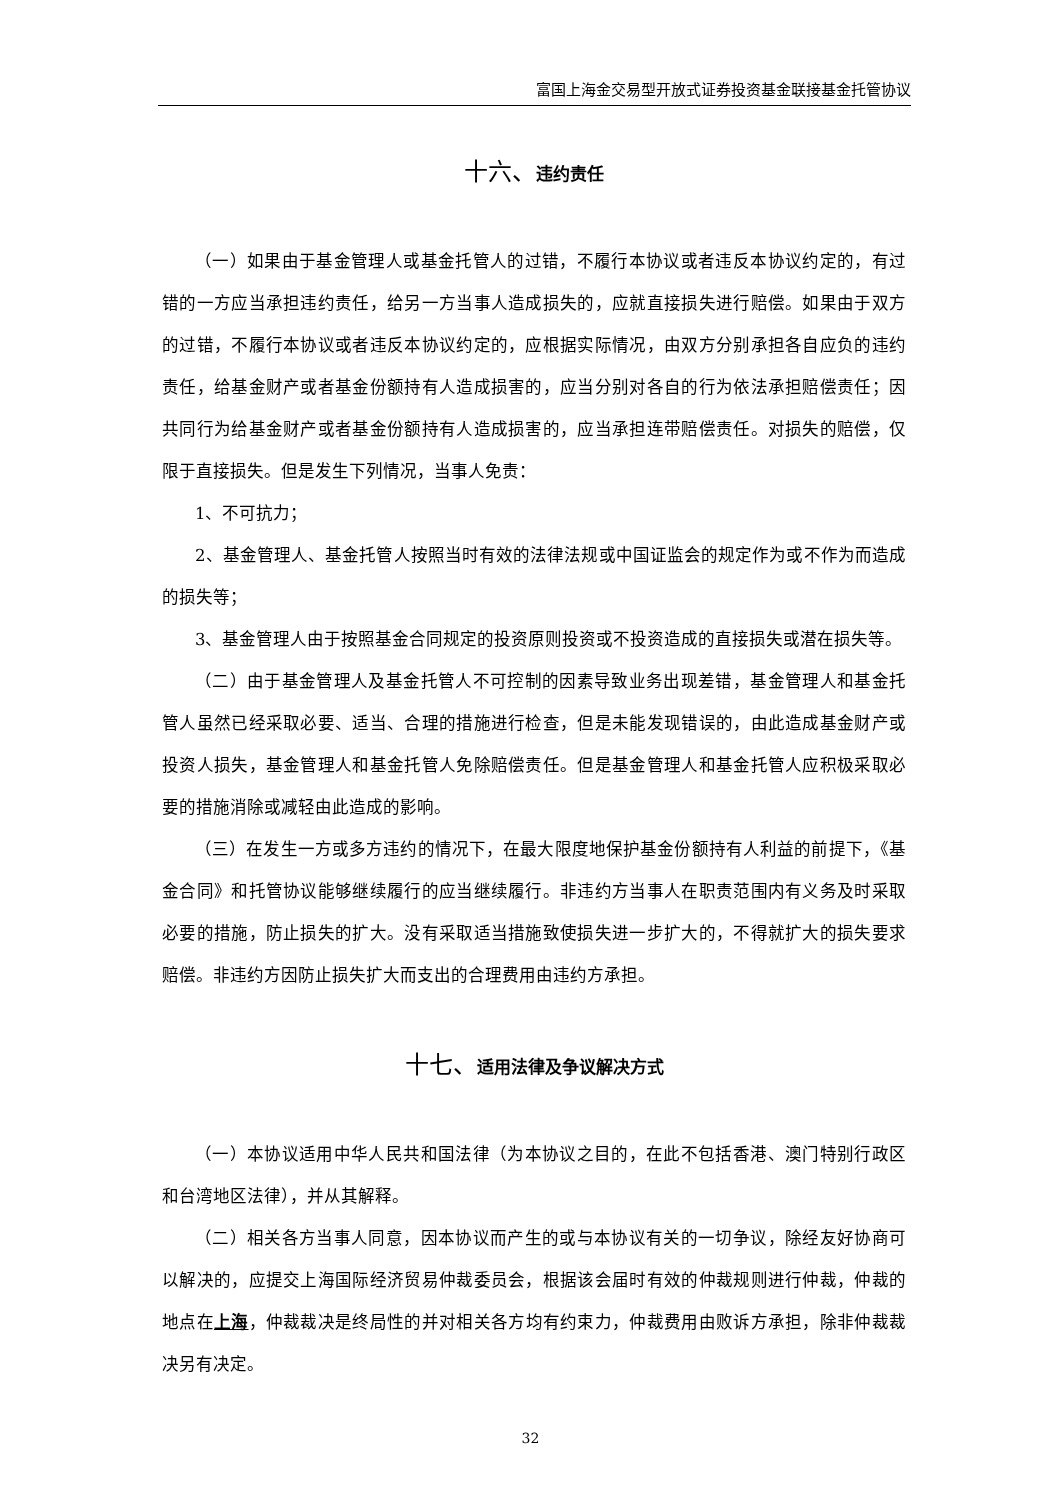富国上海金交易型开放式证券投资基金联接基金托管协议
十六、违约责任
（一）如果由于基金管理人或基金托管人的过错，不履行本协议或者违反本协议约定的，有过错的一方应当承担违约责任，给另一方当事人造成损失的，应就直接损失进行赔偿。如果由于双方的过错，不履行本协议或者违反本协议约定的，应根据实际情况，由双方分别承担各自应负的违约责任，给基金财产或者基金份额持有人造成损害的，应当分别对各自的行为依法承担赔偿责任；因共同行为给基金财产或者基金份额持有人造成损害的，应当承担连带赔偿责任。对损失的赔偿，仅限于直接损失。但是发生下列情况，当事人免责：
1、不可抗力；
2、基金管理人、基金托管人按照当时有效的法律法规或中国证监会的规定作为或不作为而造成的损失等；
3、基金管理人由于按照基金合同规定的投资原则投资或不投资造成的直接损失或潜在损失等。
（二）由于基金管理人及基金托管人不可控制的因素导致业务出现差错，基金管理人和基金托管人虽然已经采取必要、适当、合理的措施进行检查，但是未能发现错误的，由此造成基金财产或投资人损失，基金管理人和基金托管人免除赔偿责任。但是基金管理人和基金托管人应积极采取必要的措施消除或减轻由此造成的影响。
（三）在发生一方或多方违约的情况下，在最大限度地保护基金份额持有人利益的前提下，《基金合同》和托管协议能够继续履行的应当继续履行。非违约方当事人在职责范围内有义务及时采取必要的措施，防止损失的扩大。没有采取适当措施致使损失进一步扩大的，不得就扩大的损失要求赔偿。非违约方因防止损失扩大而支出的合理费用由违约方承担。
十七、适用法律及争议解决方式
（一）本协议适用中华人民共和国法律（为本协议之目的，在此不包括香港、澳门特别行政区和台湾地区法律），并从其解释。
（二）相关各方当事人同意，因本协议而产生的或与本协议有关的一切争议，除经友好协商可以解决的，应提交上海国际经济贸易仲裁委员会，根据该会届时有效的仲裁规则进行仲裁，仲裁的地点在上海，仲裁裁决是终局性的并对相关各方均有约束力，仲裁费用由败诉方承担，除非仲裁裁决另有决定。
32